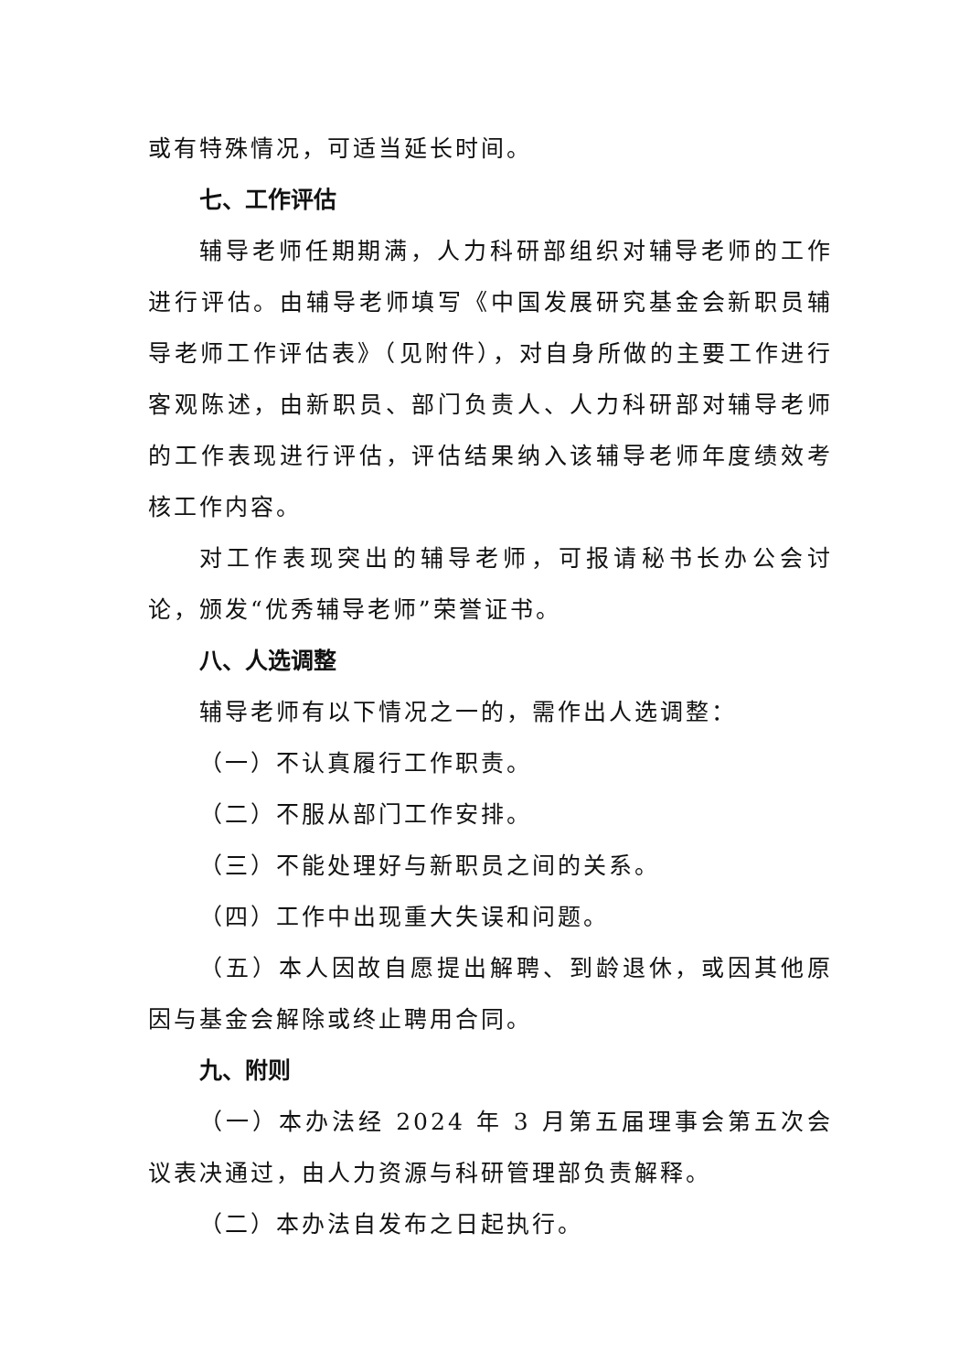或有特殊情况，可适当延长时间。
七、工作评估
辅导老师任期期满，人力科研部组织对辅导老师的工作进行评估。由辅导老师填写《中国发展研究基金会新职员辅导老师工作评估表》（见附件），对自身所做的主要工作进行客观陈述，由新职员、部门负责人、人力科研部对辅导老师的工作表现进行评估，评估结果纳入该辅导老师年度绩效考核工作内容。
对工作表现突出的辅导老师，可报请秘书长办公会讨论，颁发“优秀辅导老师”荣誉证书。
八、人选调整
辅导老师有以下情况之一的，需作出人选调整：
（一）不认真履行工作职责。
（二）不服从部门工作安排。
（三）不能处理好与新职员之间的关系。
（四）工作中出现重大失误和问题。
（五）本人因故自愿提出解聘、到龄退休，或因其他原因与基金会解除或终止聘用合同。
九、附则
（一）本办法经 2024 年 3 月第五届理事会第五次会议表决通过，由人力资源与科研管理部负责解释。
（二）本办法自发布之日起执行。